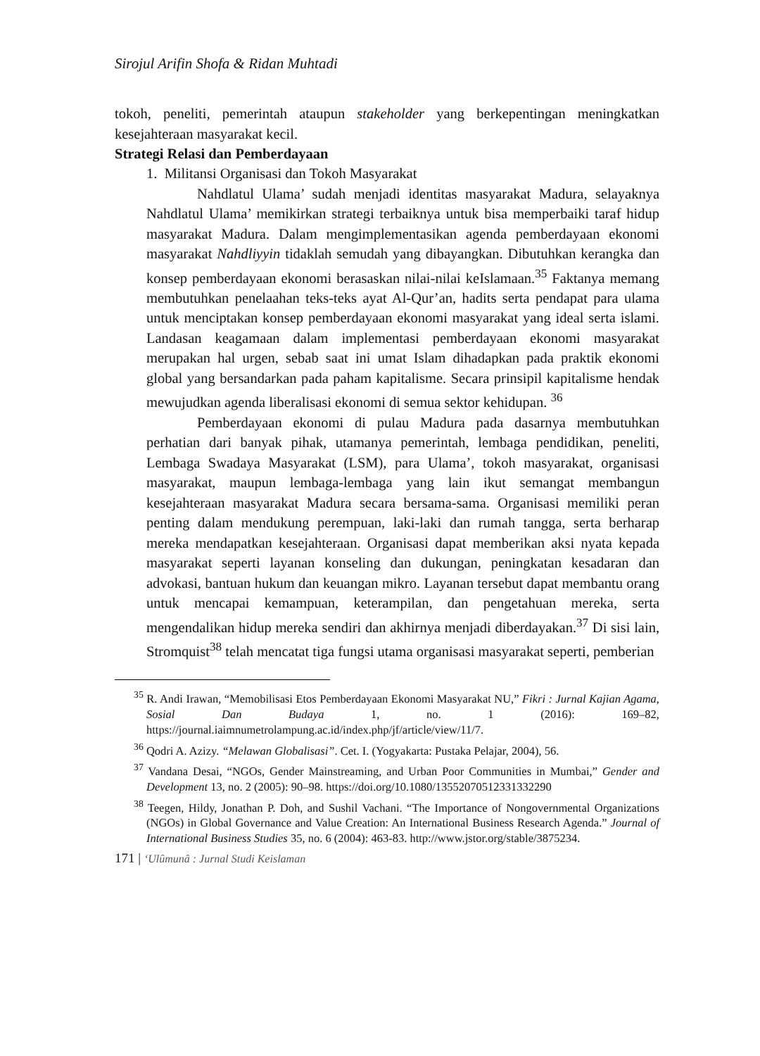Sirojul Arifin Shofa & Ridan Muhtadi
tokoh, peneliti, pemerintah ataupun stakeholder yang berkepentingan meningkatkan kesejahteraan masyarakat kecil.
Strategi Relasi dan Pemberdayaan
1. Militansi Organisasi dan Tokoh Masyarakat
Nahdlatul Ulama’ sudah menjadi identitas masyarakat Madura, selayaknya Nahdlatul Ulama’ memikirkan strategi terbaiknya untuk bisa memperbaiki taraf hidup masyarakat Madura. Dalam mengimplementasikan agenda pemberdayaan ekonomi masyarakat Nahdliyyin tidaklah semudah yang dibayangkan. Dibutuhkan kerangka dan konsep pemberdayaan ekonomi berasaskan nilai-nilai keIslamaan.<sup>35</sup> Faktanya memang membutuhkan penelaahan teks-teks ayat Al-Qur’an, hadits serta pendapat para ulama untuk menciptakan konsep pemberdayaan ekonomi masyarakat yang ideal serta islami. Landasan keagamaan dalam implementasi pemberdayaan ekonomi masyarakat merupakan hal urgen, sebab saat ini umat Islam dihadapkan pada praktik ekonomi global yang bersandarkan pada paham kapitalisme. Secara prinsipil kapitalisme hendak mewujudkan agenda liberalisasi ekonomi di semua sektor kehidupan. <sup>36</sup>
Pemberdayaan ekonomi di pulau Madura pada dasarnya membutuhkan perhatian dari banyak pihak, utamanya pemerintah, lembaga pendidikan, peneliti, Lembaga Swadaya Masyarakat (LSM), para Ulama’, tokoh masyarakat, organisasi masyarakat, maupun lembaga-lembaga yang lain ikut semangat membangun kesejahteraan masyarakat Madura secara bersama-sama. Organisasi memiliki peran penting dalam mendukung perempuan, laki-laki dan rumah tangga, serta berharap mereka mendapatkan kesejahteraan. Organisasi dapat memberikan aksi nyata kepada masyarakat seperti layanan konseling dan dukungan, peningkatan kesadaran dan advokasi, bantuan hukum dan keuangan mikro. Layanan tersebut dapat membantu orang untuk mencapai kemampuan, keterampilan, dan pengetahuan mereka, serta mengendalikan hidup mereka sendiri dan akhirnya menjadi diberdayakan.<sup>37</sup> Di sisi lain, Stromquist<sup>38</sup> telah mencatat tiga fungsi utama organisasi masyarakat seperti, pemberian
<sup>35</sup> R. Andi Irawan, “Memobilisasi Etos Pemberdayaan Ekonomi Masyarakat NU,” Fikri : Jurnal Kajian Agama, Sosial Dan Budaya 1, no. 1 (2016): 169–82, https://journal.iaimnumetrolampung.ac.id/index.php/jf/article/view/11/7.
<sup>36</sup> Qodri A. Azizy. “Melawan Globalisasi”. Cet. I. (Yogyakarta: Pustaka Pelajar, 2004), 56.
<sup>37</sup> Vandana Desai, “NGOs, Gender Mainstreaming, and Urban Poor Communities in Mumbai,” Gender and Development 13, no. 2 (2005): 90–98. https://doi.org/10.1080/13552070512331332290
<sup>38</sup> Teegen, Hildy, Jonathan P. Doh, and Sushil Vachani. “The Importance of Nongovernmental Organizations (NGOs) in Global Governance and Value Creation: An International Business Research Agenda.” Journal of International Business Studies 35, no. 6 (2004): 463-83. http://www.jstor.org/stable/3875234.
171 | ‘Ulûmunâ : Jurnal Studi Keislaman